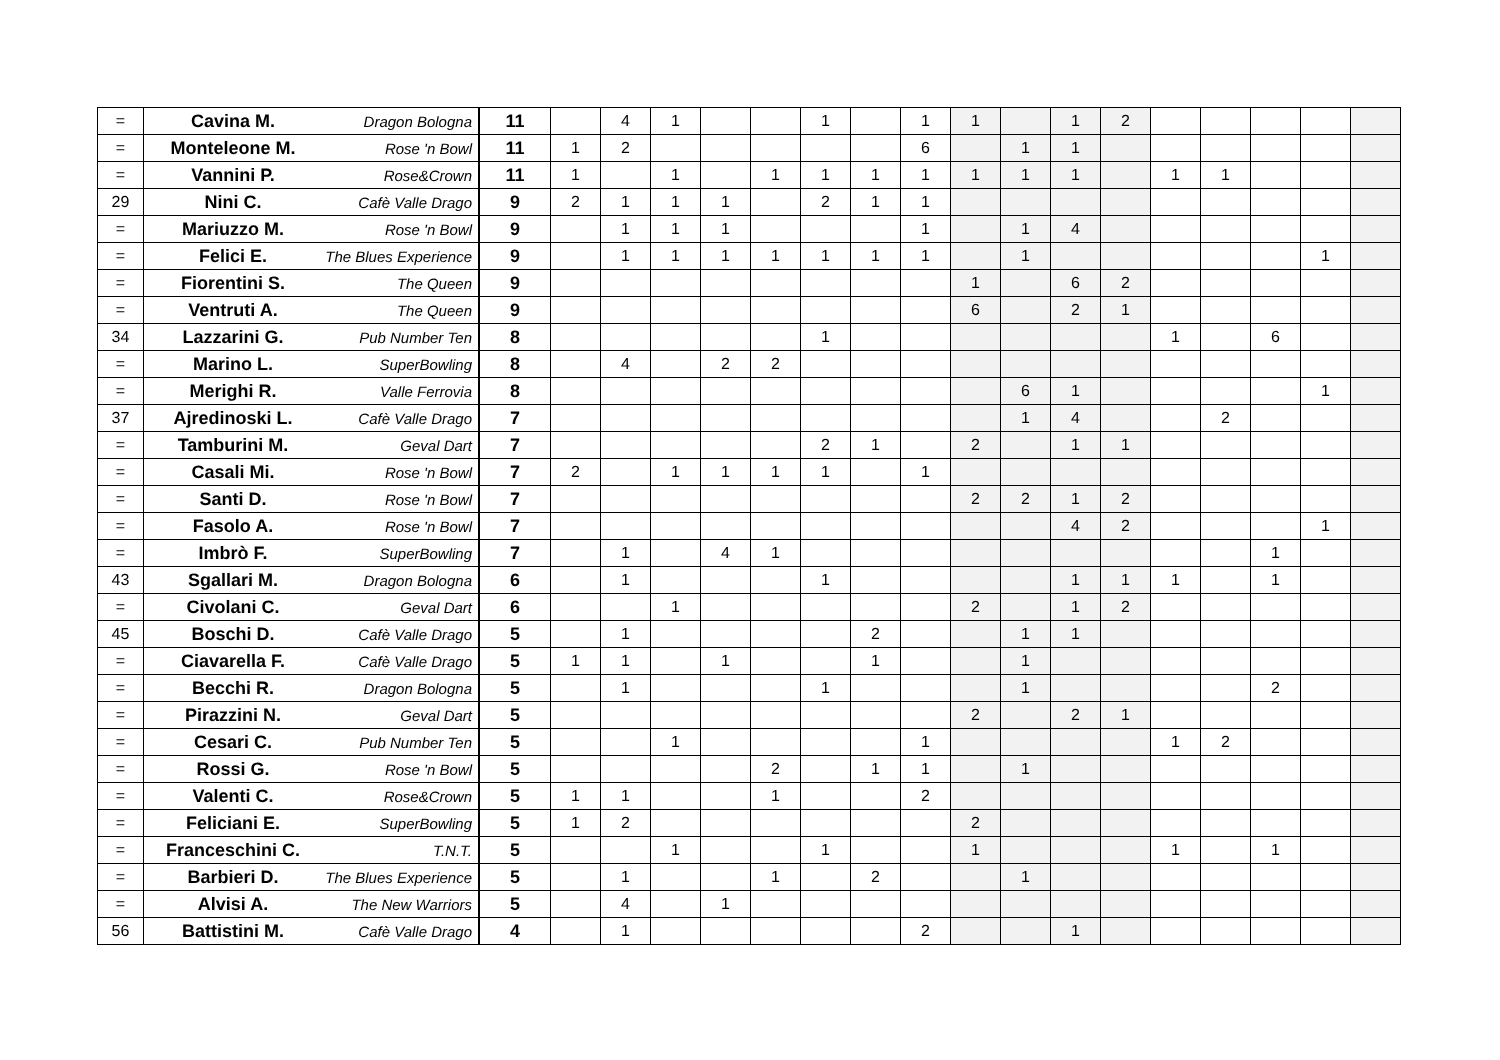| = | Cavina M. | Dragon Bologna | 11 | | 4 | 1 | | | 1 | | 1 | 1 | | 1 | 2 | | | | | |
| = | Monteleone M. | Rose 'n Bowl | 11 | 1 | 2 | | | | | | 6 | | 1 | 1 | | | | | | |
| = | Vannini P. | Rose&Crown | 11 | 1 | | 1 | | 1 | 1 | 1 | 1 | 1 | 1 | 1 | | 1 | 1 | | | |
| 29 | Nini C. | Cafè Valle Drago | 9 | 2 | 1 | 1 | 1 | | 2 | 1 | 1 | | | | | | | | | |
| = | Mariuzzo M. | Rose 'n Bowl | 9 | | 1 | 1 | 1 | | | | 1 | | 1 | 4 | | | | | | |
| = | Felici E. | The Blues Experience | 9 | | 1 | 1 | 1 | 1 | 1 | 1 | 1 | | 1 | | | | | | 1 | |
| = | Fiorentini S. | The Queen | 9 | | | | | | | | | 1 | | 6 | 2 | | | | | |
| = | Ventruti A. | The Queen | 9 | | | | | | | | | 6 | | 2 | 1 | | | | | |
| 34 | Lazzarini G. | Pub Number Ten | 8 | | | | | | 1 | | | | | | | 1 | | 6 | | |
| = | Marino L. | SuperBowling | 8 | | 4 | | 2 | 2 | | | | | | | | | | | | |
| = | Merighi R. | Valle Ferrovia | 8 | | | | | | | | | | 6 | 1 | | | | | 1 | |
| 37 | Ajredinoski L. | Cafè Valle Drago | 7 | | | | | | | | | | 1 | 4 | | | 2 | | | |
| = | Tamburini M. | Geval Dart | 7 | | | | | | 2 | 1 | | 2 | | 1 | 1 | | | | | |
| = | Casali Mi. | Rose 'n Bowl | 7 | 2 | | 1 | 1 | 1 | 1 | | 1 | | | | | | | | | |
| = | Santi D. | Rose 'n Bowl | 7 | | | | | | | | | 2 | 2 | 1 | 2 | | | | | |
| = | Fasolo A. | Rose 'n Bowl | 7 | | | | | | | | | | | 4 | 2 | | | | 1 | |
| = | Imbrò F. | SuperBowling | 7 | | 1 | | 4 | 1 | | | | | | | | | | 1 | | |
| 43 | Sgallari M. | Dragon Bologna | 6 | | 1 | | | | 1 | | | | | 1 | 1 | 1 | | 1 | | |
| = | Civolani C. | Geval Dart | 6 | | | 1 | | | | | | 2 | | 1 | 2 | | | | | |
| 45 | Boschi D. | Cafè Valle Drago | 5 | | 1 | | | | | 2 | | | 1 | 1 | | | | | | |
| = | Ciavarella F. | Cafè Valle Drago | 5 | 1 | 1 | | 1 | | | 1 | | | 1 | | | | | | | |
| = | Becchi R. | Dragon Bologna | 5 | | 1 | | | | 1 | | | | 1 | | | | | 2 | | |
| = | Pirazzini N. | Geval Dart | 5 | | | | | | | | | 2 | | 2 | 1 | | | | | |
| = | Cesari C. | Pub Number Ten | 5 | | | 1 | | | | | 1 | | | | | 1 | 2 | | | |
| = | Rossi G. | Rose 'n Bowl | 5 | | | | | 2 | | 1 | 1 | | 1 | | | | | | | |
| = | Valenti C. | Rose&Crown | 5 | 1 | 1 | | | 1 | | | 2 | | | | | | | | | |
| = | Feliciani E. | SuperBowling | 5 | 1 | 2 | | | | | | | 2 | | | | | | | | |
| = | Franceschini C. | T.N.T. | 5 | | | 1 | | | 1 | | | 1 | | | | 1 | | 1 | | |
| = | Barbieri D. | The Blues Experience | 5 | | 1 | | | 1 | | 2 | | | 1 | | | | | | | |
| = | Alvisi A. | The New Warriors | 5 | | 4 | | 1 | | | | | | | | | | | | | |
| 56 | Battistini M. | Cafè Valle Drago | 4 | | 1 | | | | | | 2 | | | 1 | | | | | | |